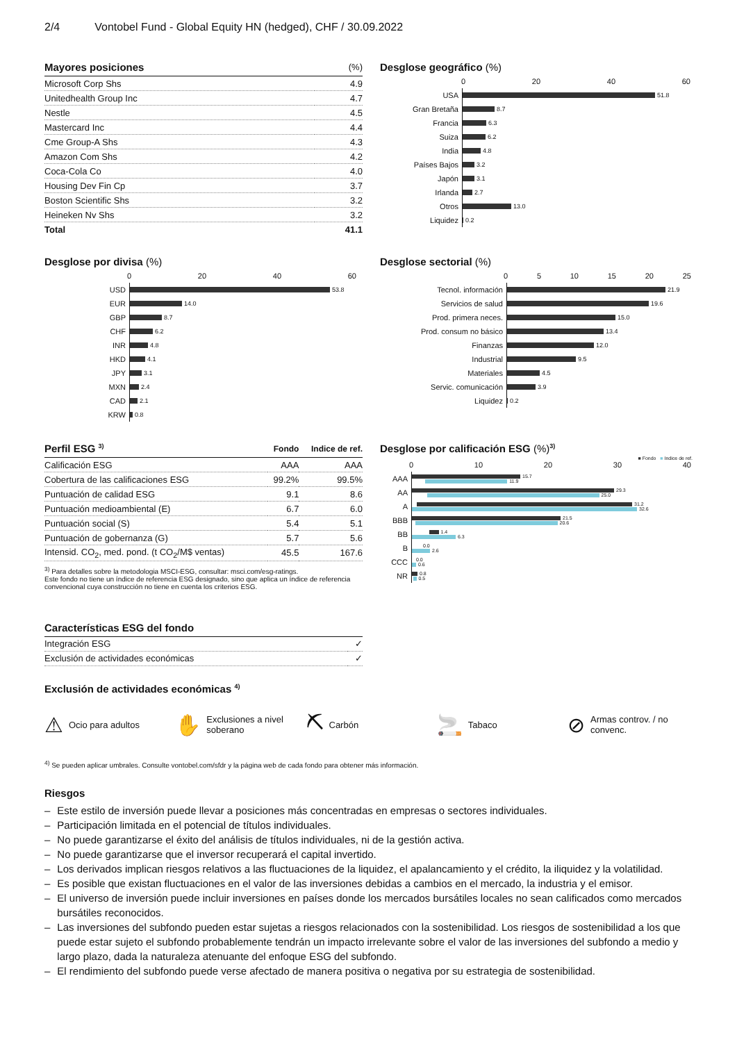2/4 Vontobel Fund - Global Equity HN (hedged), CHF / 30.09.2022
| Mayores posiciones | (%) |
| --- | --- |
| Microsoft Corp Shs | 4.9 |
| Unitedhealth Group Inc | 4.7 |
| Nestle | 4.5 |
| Mastercard Inc | 4.4 |
| Cme Group-A Shs | 4.3 |
| Amazon Com Shs | 4.2 |
| Coca-Cola Co | 4.0 |
| Housing Dev Fin Cp | 3.7 |
| Boston Scientific Shs | 3.2 |
| Heineken Nv Shs | 3.2 |
| Total | 41.1 |
Desglose geográfico (%)
0 20 40 60
USA
51.8
Gran Bretaña
8.7
Francia
6.3
Suiza
6.2
India
4.8
Países Bajos
3.2
Japón
3.1
Irlanda
2.7
Otros
13.0
Liquidez
0.2
Desglose por divisa (%)
0 20 40 60
USD
53.8
EUR
14.0
GBP
8.7
CHF
6.2
INR
4.8
HKD
4.1
JPY
3.1
MXN
2.4
CAD
2.1
KRW
0.8
Desglose sectorial (%)
0 5 10 15 20 25
Tecnol. información
21.9
Servicios de salud
19.6
Prod. primera neces.
15.0
Prod. consum no básico
13.4
Finanzas
12.0
Industrial
9.5
Materiales
4.5
Servic. comunicación
3.9
Liquidez
0.2
| Perfil ESG <sup>3)</sup> | Fondo | Indice de ref. |
| --- | --- | --- |
| Calificación ESG | AAA | AAA |
| Cobertura de las calificaciones ESG | 99.2% | 99.5% |
| Puntuación de calidad ESG | 9.1 | 8.6 |
| Puntuación medioambiental (E) | 6.7 | 6.0 |
| Puntuación social (S) | 5.4 | 5.1 |
| Puntuación de gobernanza (G) | 5.7 | 5.6 |
| Intensid. CO<sub>2</sub>, med. pond. (t CO<sub>2</sub>/M$ ventas) | 45.5 | 167.6 |
<sup>3)</sup> Para detalles sobre la metodologia MSCI-ESG, consultar: msci.com/esg-ratings.
Este fondo no tiene un índice de referencia ESG designado, sino que aplica un índice de referencia convencional cuya construcción no tiene en cuenta los criterios ESG.
Desglose por calificación ESG (%)<sup>3)</sup>
■ Fondo ■ Indice de ref.
0 10 20 30 40
AAA
15.7
11.9
AA
29.3
25.0
A
31.2
32.6
BBB
21.5
20.6
BB
1.4
6.3
B
0.0
2.6
CCC
0.0
0.6
NR
0.8
0.5
| Características ESG del fondo | |
| --- | --- |
| Integración ESG | ✓ |
| Exclusión de actividades económicas | ✓ |
Exclusión de actividades económicas <sup>4)</sup>
⚠ Ocio para adultos
✋ Exclusiones a nivel soberano
⛏ Carbón
🚬 Tabaco
⊘ Armas controv. / no convenc.
<sup>4)</sup> Se pueden aplicar umbrales. Consulte vontobel.com/sfdr y la página web de cada fondo para obtener más información.
Riesgos
– Este estilo de inversión puede llevar a posiciones más concentradas en empresas o sectores individuales.
– Participación limitada en el potencial de títulos individuales.
– No puede garantizarse el éxito del análisis de títulos individuales, ni de la gestión activa.
– No puede garantizarse que el inversor recuperará el capital invertido.
– Los derivados implican riesgos relativos a las fluctuaciones de la liquidez, el apalancamiento y el crédito, la iliquidez y la volatilidad.
– Es posible que existan fluctuaciones en el valor de las inversiones debidas a cambios en el mercado, la industria y el emisor.
– El universo de inversión puede incluir inversiones en países donde los mercados bursátiles locales no sean calificados como mercados bursátiles reconocidos.
– Las inversiones del subfondo pueden estar sujetas a riesgos relacionados con la sostenibilidad. Los riesgos de sostenibilidad a los que puede estar sujeto el subfondo probablemente tendrán un impacto irrelevante sobre el valor de las inversiones del subfondo a medio y largo plazo, dada la naturaleza atenuante del enfoque ESG del subfondo.
– El rendimiento del subfondo puede verse afectado de manera positiva o negativa por su estrategia de sostenibilidad.